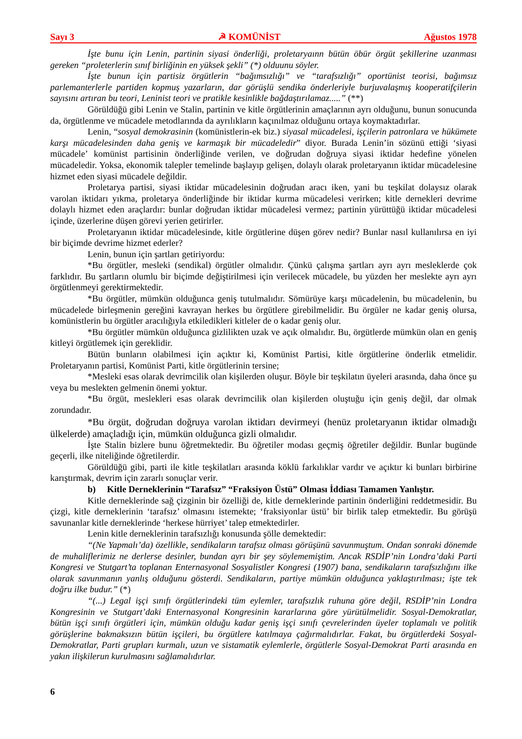Sayı 3 ☭ KOMÜNİST Ağustos 1978
İşte bunu için Lenin, partinin siyasi önderliği, proletaryaınn bütün öbür örgüt şekillerine uzanması gereken “proleterlerin sınıf birliğinin en yüksek şekli” (*) olduunu söyler.
İşte bunun için partisiz örgütlerin “bağımsızlığı” ve “tarafsızlığı” oportünist teorisi, bağımsız parlemanterlerle partiden kopmuş yazarların, dar görüşlü sendika önderleriyle burjuvalaşmış kooperatifçilerin sayısını artıran bu teori, Leninist teori ve pratikle kesinlikle bağdaştırılamaz.....” (**)
Görüldüğü gibi Lenin ve Stalin, partinin ve kitle örgütlerinin amaçlarının ayrı olduğunu, bunun sonucunda da, örgütlenme ve mücadele metodlarında da ayrılıkların kaçınılmaz olduğunu ortaya koymaktadırlar.
Lenin, “sosyal demokrasinin (komünistlerin-ek biz.) siyasal mücadelesi, işçilerin patronlara ve hükümete karşı mücadelesinden daha geniş ve karmaşık bir mücadeledir” diyor. Burada Lenin’in sözünü ettiği ‘siyasi mücadele’ komünist partisinin önderliğinde verilen, ve doğrudan doğruya siyasi iktidar hedefine yönelen mücadeledir. Yoksa, ekonomik talepler temelinde başlayıp gelişen, dolaylı olarak proletaryanın iktidar mücadelesine hizmet eden siyasi mücadele değildir.
Proletarya partisi, siyasi iktidar mücadelesinin doğrudan aracı iken, yani bu teşkilat dolaysız olarak varolan iktidarı yıkma, proletarya önderliğinde bir iktidar kurma mücadelesi verirken; kitle dernekleri devrime dolaylı hizmet eden araçlardır: bunlar doğrudan iktidar mücadelesi vermez; partinin yürüttüğü iktidar mücadelesi içinde, üzerlerine düşen görevi yerien getirirler.
Proletaryanın iktidar mücadelesinde, kitle örgütlerine düşen görev nedir? Bunlar nasıl kullanılırsa en iyi bir biçimde devrime hizmet ederler?
Lenin, bunun için şartları getiriyordu:
*Bu örgütler, mesleki (sendikal) örgütler olmalıdır. Çünkü çalışma şartları ayrı ayrı mesleklerde çok farklıdır. Bu şartların olumlu bir biçimde değiştirilmesi için verilecek mücadele, bu yüzden her meslekte ayrı ayrı örgütlenmeyi gerektirmektedir.
*Bu örgütler, mümkün olduğunca geniş tutulmalıdır. Sömürüye karşı mücadelenin, bu mücadelenin, bu mücadelede birleşmenin gereğini kavrayan herkes bu örgütlere girebilmelidir. Bu örgüler ne kadar geniş olursa, komünistlerin bu örgütler aracılığıyla etkiledikleri kitleler de o kadar geniş olur.
*Bu örgütler mümkün olduğunca gizlilikten uzak ve açık olmalıdır. Bu, örgütlerde mümkün olan en geniş kitleyi örgütlemek için gereklidir.
Bütün bunların olabilmesi için açıktır ki, Komünist Partisi, kitle örgütlerine önderlik etmelidir. Proletaryanın partisi, Komünist Parti, kitle örgütlerinin tersine;
*Mesleki esas olarak devrimcilik olan kişilerden oluşur. Böyle bir teşkilatın üyeleri arasında, daha önce şu veya bu meslekten gelmenin önemi yoktur.
*Bu örgüt, meslekleri esas olarak devrimcilik olan kişilerden oluştuğu için geniş değil, dar olmak zorundadır.
*Bu örgüt, doğrudan doğruya varolan iktidarı devirmeyi (henüz proletaryanın iktidar olmadığı ülkelerde) amaçladığı için, mümkün olduğunca gizli olmalıdır.
İşte Stalin bizlere bunu öğretmektedir. Bu öğretiler modası geçmiş öğretiler değildir. Bunlar bugünde geçerli, ilke niteliğinde öğretilerdir.
Görüldüğü gibi, parti ile kitle teşkilatları arasında köklü farkılıklar vardır ve açıktır ki bunları birbirine karıştırmak, devrim için zararlı sonuçlar verir.
b) Kitle Derneklerinin “Tarafsız” “Fraksiyon Üstü” Olması İddiası Tamamen Yanlıştır.
Kitle derneklerinde sağ çizginin bir özelliği de, kitle derneklerinde partinin önderliğini reddetmesidir. Bu çizgi, kitle derneklerinin ‘tarafsız’ olmasını istemekte; ‘fraksiyonlar üstü’ bir birlik talep etmektedir. Bu görüşü savunanlar kitle derneklerinde ‘herkese hürriyet’ talep etmektedirler.
Lenin kitle derneklerinin tarafsızlığı konusunda şölle demektedir:
“(Ne Yapmalı’da) özellikle, sendikaların tarafsız olması görüşünü savunmuştum. Ondan sonraki dönemde de muhaliflerimiz ne derlerse desinler, bundan ayrı bir şey söylememiştim. Ancak RSDİP’nin Londra’daki Parti Kongresi ve Stutgart’ta toplanan Enternasyonal Sosyalistler Kongresi (1907) bana, sendikaların tarafsızlığını ilke olarak savunmanın yanlış olduğunu gösterdi. Sendikaların, partiye mümkün olduğunca yaklaştırılması; işte tek doğru ilke budur.” (*)
“(...) Legal işçi sınıfı örgütlerindeki tüm eylemler, tarafsızlık ruhuna göre değil, RSDİP’nin Londra Kongresinin ve Stutgart’daki Enternasyonal Kongresinin kararlarına göre yürütülmelidir. Sosyal-Demokratlar, bütün işçi sınıfı örgütleri için, mümkün olduğu kadar geniş işçi sınıfı çevrelerinden üyeler toplamalı ve politik görüşlerine bakmaksızın bütün işçileri, bu örgütlere katılmaya çağırmalıdırlar. Fakat, bu örgütlerdeki Sosyal-Demokratlar, Parti grupları kurmalı, uzun ve sistamatik eylemlerle, örgütlerle Sosyal-Demokrat Parti arasında en yakın ilişkilerun kurulmasını sağlamalıdırlar.
6